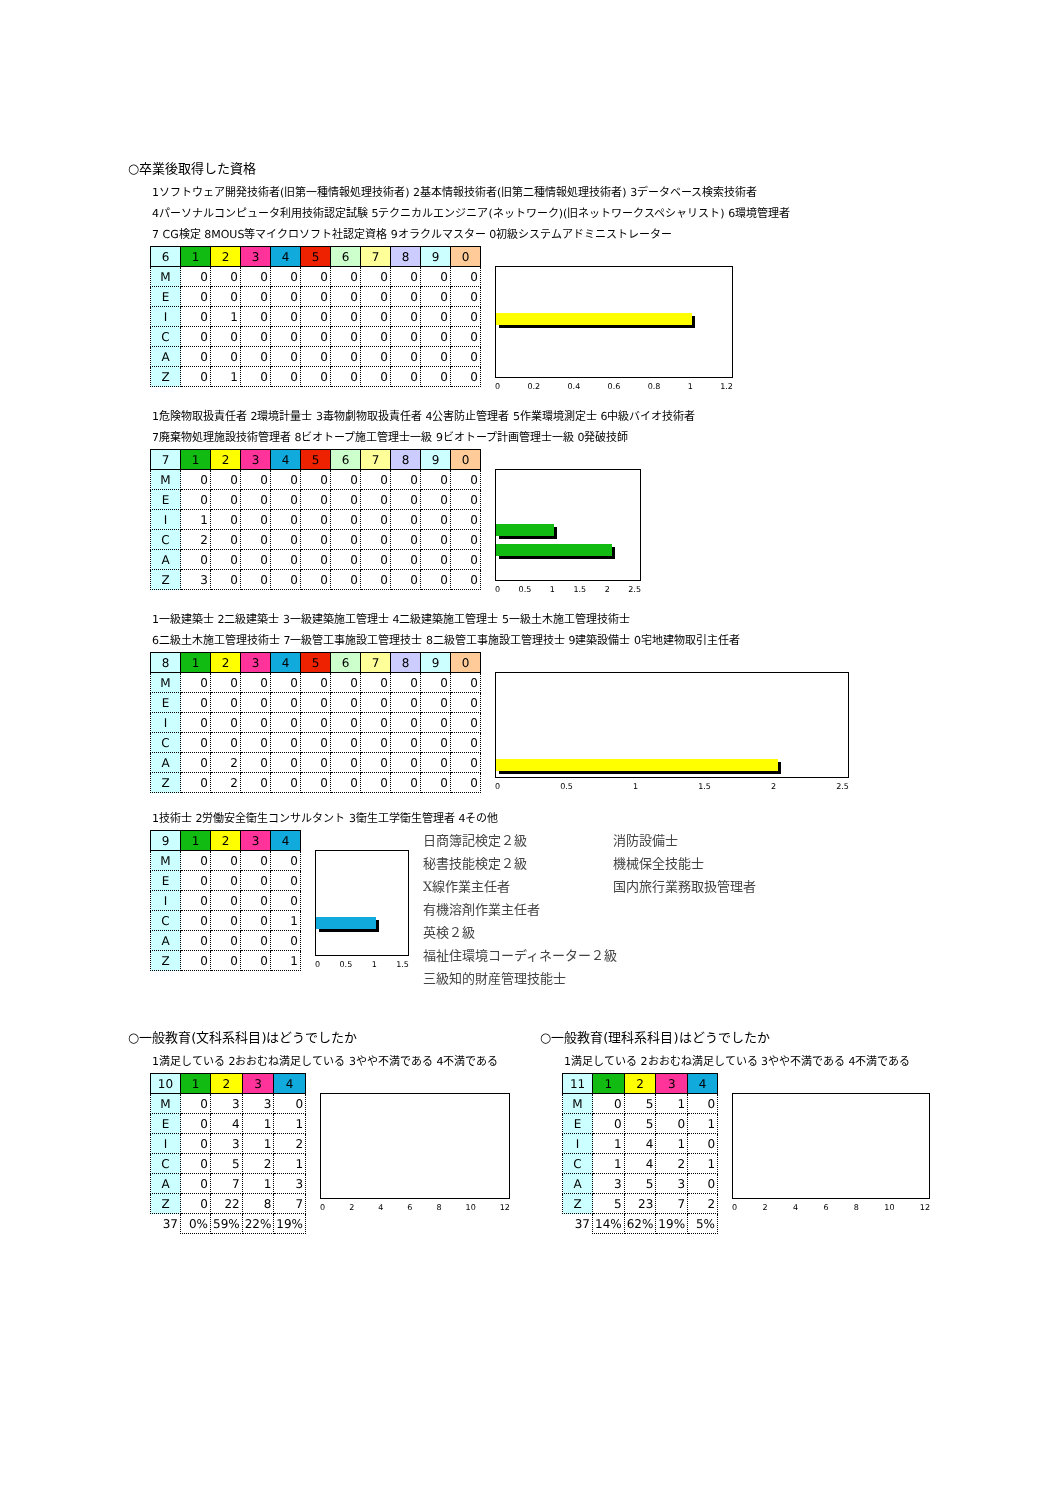○卒業後取得した資格
1ソフトウェア開発技術者(旧第一種情報処理技術者) 2基本情報技術者(旧第二種情報処理技術者) 3データベース検索技術者
4パーソナルコンピュータ利用技術認定試験 5テクニカルエンジニア(ネットワーク)(旧ネットワークスペシャリスト) 6環境管理者
7 CG検定 8MOUS等マイクロソフト社認定資格 9オラクルマスター 0初級システムアドミニストレーター
| 6 | 1 | 2 | 3 | 4 | 5 | 6 | 7 | 8 | 9 | 0 |
| M | 0 | 0 | 0 | 0 | 0 | 0 | 0 | 0 | 0 | 0 |
| E | 0 | 0 | 0 | 0 | 0 | 0 | 0 | 0 | 0 | 0 |
| I | 0 | 1 | 0 | 0 | 0 | 0 | 0 | 0 | 0 | 0 |
| C | 0 | 0 | 0 | 0 | 0 | 0 | 0 | 0 | 0 | 0 |
| A | 0 | 0 | 0 | 0 | 0 | 0 | 0 | 0 | 0 | 0 |
| Z | 0 | 1 | 0 | 0 | 0 | 0 | 0 | 0 | 0 | 0 |
0 0.2 0.4 0.6 0.8 1 1.2
1危険物取扱責任者 2環境計量士 3毒物劇物取扱責任者 4公害防止管理者 5作業環境測定士 6中級バイオ技術者
7廃棄物処理施設技術管理者 8ビオトープ施工管理士一級 9ビオトープ計画管理士一級 0発破技師
| 7 | 1 | 2 | 3 | 4 | 5 | 6 | 7 | 8 | 9 | 0 |
| M | 0 | 0 | 0 | 0 | 0 | 0 | 0 | 0 | 0 | 0 |
| E | 0 | 0 | 0 | 0 | 0 | 0 | 0 | 0 | 0 | 0 |
| I | 1 | 0 | 0 | 0 | 0 | 0 | 0 | 0 | 0 | 0 |
| C | 2 | 0 | 0 | 0 | 0 | 0 | 0 | 0 | 0 | 0 |
| A | 0 | 0 | 0 | 0 | 0 | 0 | 0 | 0 | 0 | 0 |
| Z | 3 | 0 | 0 | 0 | 0 | 0 | 0 | 0 | 0 | 0 |
0 0.5 1 1.5 2 2.5
1一級建築士 2二級建築士 3一級建築施工管理士 4二級建築施工管理士 5一級土木施工管理技術士
6二級土木施工管理技術士 7一級管工事施設工管理技士 8二級管工事施設工管理技士 9建築設備士 0宅地建物取引主任者
| 8 | 1 | 2 | 3 | 4 | 5 | 6 | 7 | 8 | 9 | 0 |
| M | 0 | 0 | 0 | 0 | 0 | 0 | 0 | 0 | 0 | 0 |
| E | 0 | 0 | 0 | 0 | 0 | 0 | 0 | 0 | 0 | 0 |
| I | 0 | 0 | 0 | 0 | 0 | 0 | 0 | 0 | 0 | 0 |
| C | 0 | 0 | 0 | 0 | 0 | 0 | 0 | 0 | 0 | 0 |
| A | 0 | 2 | 0 | 0 | 0 | 0 | 0 | 0 | 0 | 0 |
| Z | 0 | 2 | 0 | 0 | 0 | 0 | 0 | 0 | 0 | 0 |
0 0.5 1 1.5 2 2.5
1技術士 2労働安全衛生コンサルタント 3衛生工学衛生管理者 4その他
| 9 | 1 | 2 | 3 | 4 |
| M | 0 | 0 | 0 | 0 |
| E | 0 | 0 | 0 | 0 |
| I | 0 | 0 | 0 | 0 |
| C | 0 | 0 | 0 | 1 |
| A | 0 | 0 | 0 | 0 |
| Z | 0 | 0 | 0 | 1 |
0 0.5 1 1.5
日商簿記検定２級 消防設備士 秘書技能検定２級 機械保全技能士 X線作業主任者 国内旅行業務取扱管理者 有機溶剤作業主任者 英検２級 福祉住環境コーディネーター２級 三級知的財産管理技能士
○一般教育(文科系科目)はどうでしたか
1満足している 2おおむね満足している 3やや不満である 4不満である
| 10 | 1 | 2 | 3 | 4 |
| M | 0 | 3 | 3 | 0 |
| E | 0 | 4 | 1 | 1 |
| I | 0 | 3 | 1 | 2 |
| C | 0 | 5 | 2 | 1 |
| A | 0 | 7 | 1 | 3 |
| Z | 0 | 22 | 8 | 7 |
| 37 | 0% | 59% | 22% | 19% |
02468 10 12
○一般教育(理科系科目)はどうでしたか
1満足している 2おおむね満足している 3やや不満である 4不満である
| 11 | 1 | 2 | 3 | 4 |
| M | 0 | 5 | 1 | 0 |
| E | 0 | 5 | 0 | 1 |
| I | 1 | 4 | 1 | 0 |
| C | 1 | 4 | 2 | 1 |
| A | 3 | 5 | 3 | 0 |
| Z | 5 | 23 | 7 | 2 |
| 37 | 14% | 62% | 19% | 5% |
02468 10 12